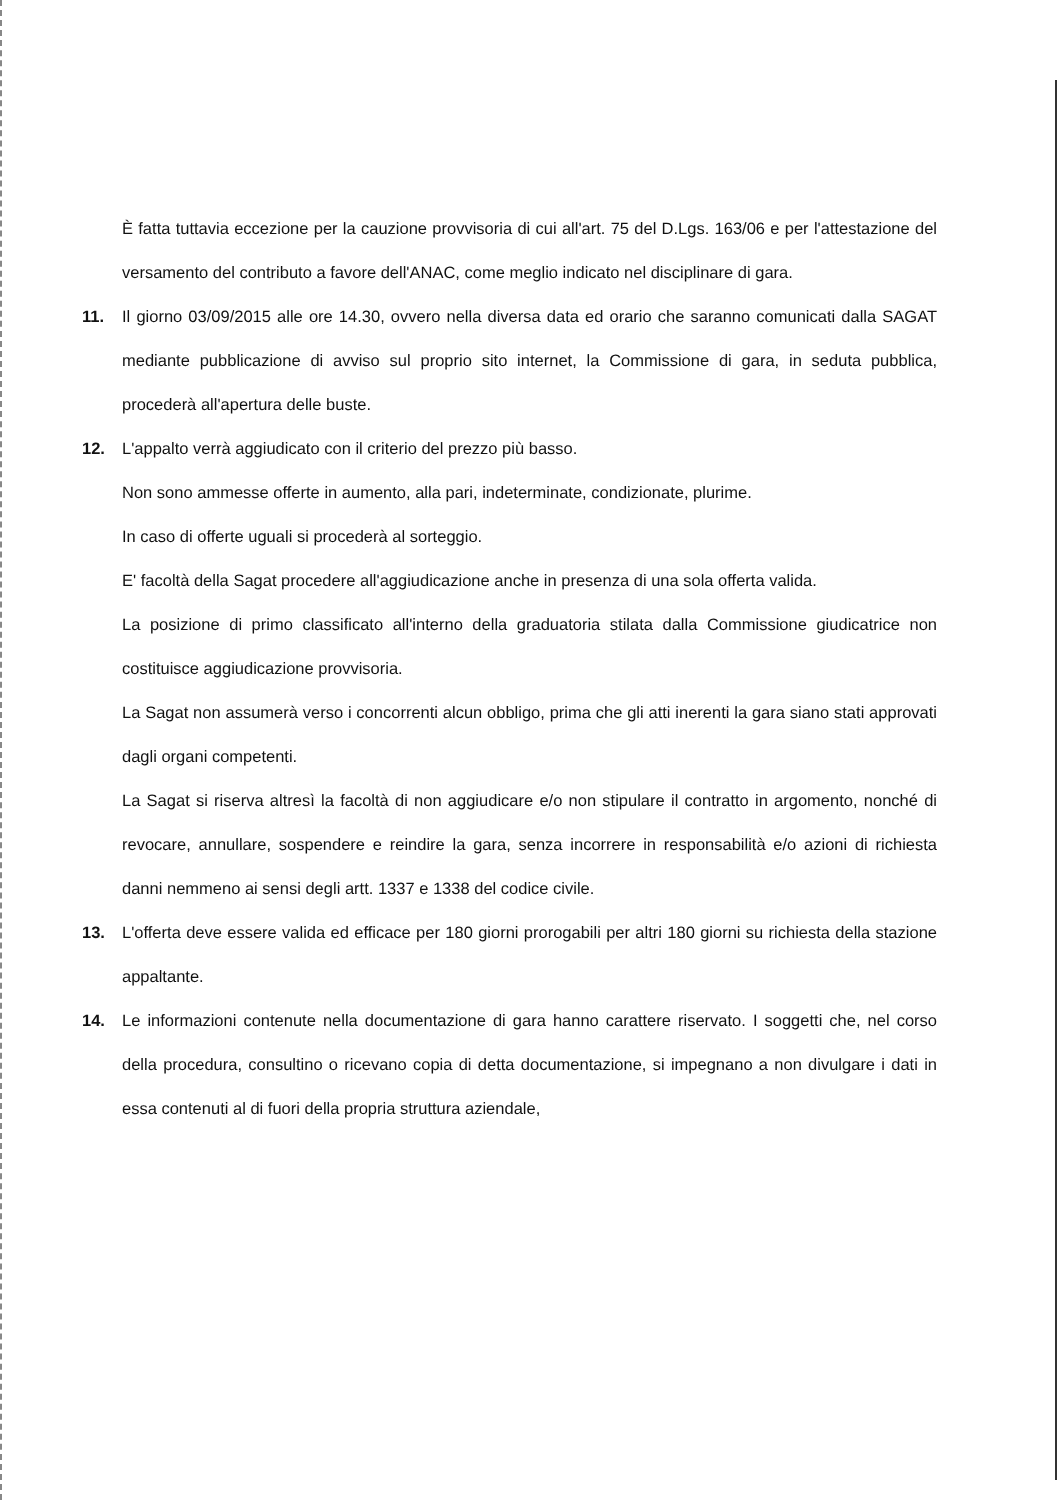È fatta tuttavia eccezione per la cauzione provvisoria di cui all'art. 75 del D.Lgs. 163/06 e per l'attestazione del versamento del contributo a favore dell'ANAC, come meglio indicato nel disciplinare di gara.
11. Il giorno 03/09/2015 alle ore 14.30, ovvero nella diversa data ed orario che saranno comunicati dalla SAGAT mediante pubblicazione di avviso sul proprio sito internet, la Commissione di gara, in seduta pubblica, procederà all'apertura delle buste.
12. L'appalto verrà aggiudicato con il criterio del prezzo più basso.
Non sono ammesse offerte in aumento, alla pari, indeterminate, condizionate, plurime.
In caso di offerte uguali si procederà al sorteggio.
E' facoltà della Sagat procedere all'aggiudicazione anche in presenza di una sola offerta valida.
La posizione di primo classificato all'interno della graduatoria stilata dalla Commissione giudicatrice non costituisce aggiudicazione provvisoria.
La Sagat non assumerà verso i concorrenti alcun obbligo, prima che gli atti inerenti la gara siano stati approvati dagli organi competenti.
La Sagat si riserva altresì la facoltà di non aggiudicare e/o non stipulare il contratto in argomento, nonché di revocare, annullare, sospendere e reindire la gara, senza incorrere in responsabilità e/o azioni di richiesta danni nemmeno ai sensi degli artt. 1337 e 1338 del codice civile.
13. L'offerta deve essere valida ed efficace per 180 giorni prorogabili per altri 180 giorni su richiesta della stazione appaltante.
14. Le informazioni contenute nella documentazione di gara hanno carattere riservato. I soggetti che, nel corso della procedura, consultino o ricevano copia di detta documentazione, si impegnano a non divulgare i dati in essa contenuti al di fuori della propria struttura aziendale,